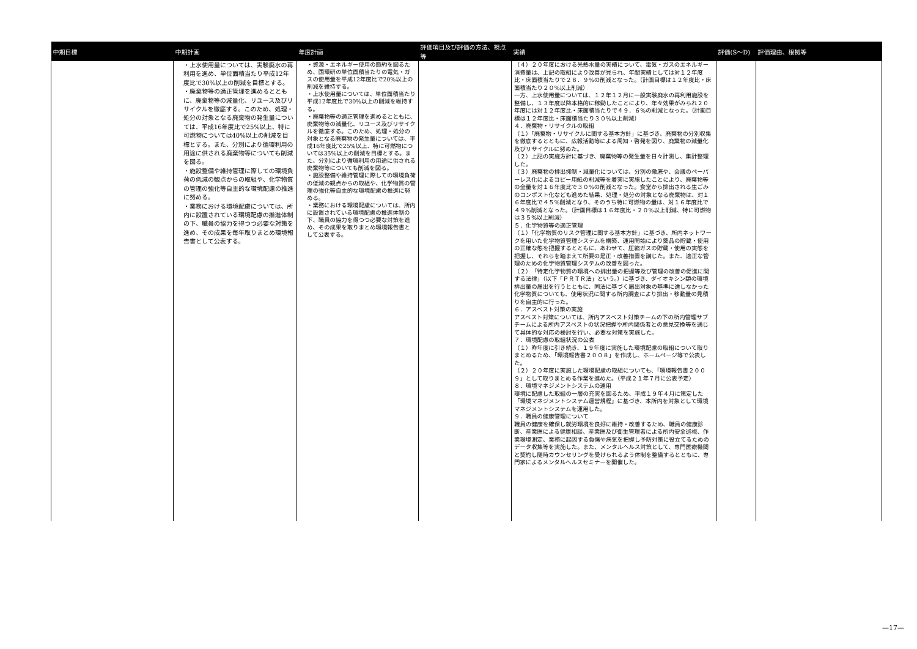| 中期目標 | 中期計画 | 年度計画 | 評価項目及び評価の方法、視点等 | 実績 | 評価(S～D) | 評価理由、根拠等 |
| --- | --- | --- | --- | --- | --- | --- |
| | ・上水使用量については、実験廃水の再利用を進め、単位面積当たり平成12年度比で30%以上の削減を目標とする。 ・廃棄物等の適正管理を進めるとともに、廃棄物等の減量化、リユース及びリサイクルを徹底する。このため、処理・処分の対象となる廃棄物の発生量については、平成16年度比で25%以上、特に可燃物については40%以上の削減を目標とする。また、分別により循環利用の用途に供される廃棄物等についても削減を図る。 ・施設整備や維持管理に際しての環境負荷の低減の観点からの取組や、化学物質の管理の強化等自主的な環境配慮の推進に努める。 ・業務における環境配慮については、所内に設置されている環境配慮の推進体制の下、職員の協力を得つつ必要な対策を進め、その成果を毎年取りまとめ環境報告書として公表する。 | ・資源・エネルギー使用の節約を図るため、国環研の単位面積当たりの電気・ガスの使用量を平成12年度比で20%以上の削減を維持する。 ・上水使用量については、単位面積当たり平成12年度比で30%以上の削減を維持する。 ・廃棄物等の適正管理を進めるとともに、廃棄物等の減量化、リユース及びリサイクルを徹底する。このため、処理・処分の対象となる廃棄物の発生量については、平成16年度比で25%以上、特に可燃物については35%以上の削減を目標とする。また、分別により循環利用の用途に供される廃棄物等についても削減を図る。 ・施設整備や維持管理に際しての環境負荷の低減の観点からの取組や、化学物質の管理の強化等自主的な環境配慮の推進に努める。 ・業務における環境配慮については、所内に設置されている環境配慮の推進体制の下、職員の協力を得つつ必要な対策を進め、その成果を取りまとめ環境報告書として公表する。 | | （４）２０年度における光熱水量の実績について、電気・ガスのエネルギー消費量は、上記の取組により改善が見られ、年間実績としては対１２年度比・床面積当たりで２８．９%の削減となった。（計画目標は１２年度比・床面積当たり２０%以上削減） 一方、上水使用量については、１２年１２月に一般実験廃水の再利用施設を整備し、１３年度以降本格的に稼動したことにより、年々効果がみられ２０年度には対１２年度比・床面積当たりで４９．６%の削減となった。（計画目標は１２年度比・床面積当たり３０%以上削減） ４．廃棄物・リサイクルの取組 （１）「廃棄物・リサイクルに関する基本方針」に基づき、廃棄物の分別収集を徹底するとともに、広報活動等による周知・啓発を図り、廃棄物の減量化及びリサイクルに努めた。 （２）上記の実施方針に基づき、廃棄物等の発生量を日々計測し、集計整理した。 （３）廃棄物の排出抑制・減量化については、分別の徹底や、会議のペーパーレス化によるコピー用紙の削減等を着実に実施したことにより、廃棄物等の全量を対１６年度比で３０%の削減となった。食堂から排出される生ごみのコンポスト化なども進めた結果、処理・処分の対象となる廃棄物は、対１６年度比で４５%削減となり、そのうち特に可燃物の量は、対１６年度比で４９%削減となった。（計画目標は１６年度比・２０%以上削減、特に可燃物は３５%以上削減） ５．化学物質等の適正管理 （１）「化学物質のリスク管理に関する基本方針」に基づき、所内ネットワークを用いた化学物質管理システムを構築、運用開始により薬品の貯蔵・使用の正確な態を把握するとともに、あわせて、圧縮ガスの貯蔵・使用の実態を把握し、それらを踏まえて所要の是正・改善措置を講じた。また、適正な管理のための化学物質管理システムの改善を図った。 （２）「特定化学物質の環境への排出量の把握等及び管理の改善の促進に関する法律」（以下「ＰＲＴＲ法」という。）に基づき、ダイオキシン類の環境排出量の届出を行うとともに、同法に基づく届出対象の基準に達しなかった化学物質についても、使用状況に関する所内調査により排出・移動量の見積りを自主的に行った。 ６．アスベスト対策の実施 アスベスト対策については、所内アスベスト対策チームの下の所内管理サブチームによる所内アスベストの状況把握や所内関係者との意見交換等を通じて具体的な対応の検討を行い、必要な対策を実施した。 ７．環境配慮の取組状況の公表 （１）昨年度に引き続き、１９年度に実施した環境配慮の取組について取りまとめるため、「環境報告書２００８」を作成し、ホームページ等で公表した。 （２）２０年度に実施した環境配慮の取組についても、「環境報告書２００９」として取りまとめる作業を進めた。（平成２１年７月に公表予定） ８．環境マネジメントシステムの運用 環境に配慮した取組の一層の充実を図るため、平成１９年４月に策定した「環境マネジメントシステム運営規程」に基づき、本所内を対象として環境マネジメントシステムを運用した。 ９．職員の健康管理について 職員の健康を確保し就労環境を良好に維持・改善するため、職員の健康診断、産業医による健康相談、産業医及び衛生管理者による所内安全巡視、作業環境測定、業務に起因する負傷や病気を把握し予防対策に役立てるためのデータ収集等を実施した。また、メンタルヘルス対策として、専門医療機関と契約し随時カウンセリングを受けられるよう体制を整備するとともに、専門家によるメンタルヘルスセミナーを開催した。 | | |
—17—